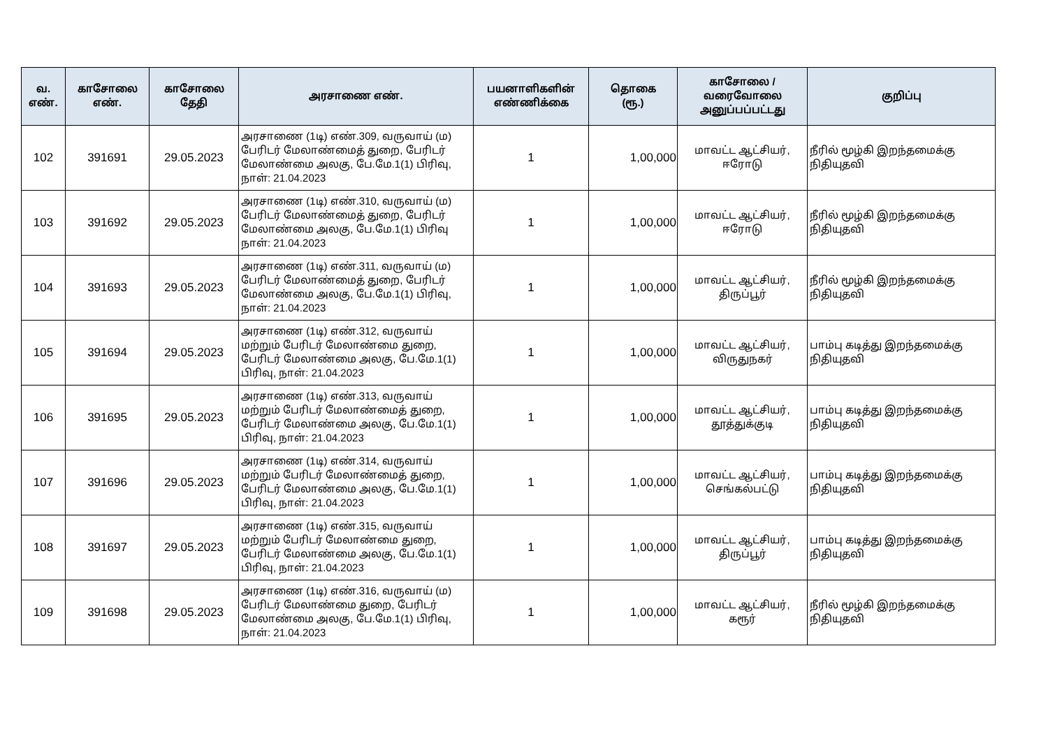| வ. எண். | காசோலை எண். | காசோலை தேதி | அரசாணை எண். | பயனாளிகளின் எண்ணிக்கை | தொகை (ரூ.) | காசோலை / வரைவோலை அனுப்பப்பட்டது | குறிப்பு |
| --- | --- | --- | --- | --- | --- | --- | --- |
| 102 | 391691 | 29.05.2023 | அரசாணை (1டி) எண்.309, வருவாய் (ம) பேரிடர் மேலாண்மைத் துறை, பேரிடர் மேலாண்மை அலகு, பே.மே.1(1) பிரிவு, நாள்: 21.04.2023 | 1 | 1,00,000 | மாவட்ட ஆட்சியர், ஈரோடு | நீரில் மூழ்கி இறந்தமைக்கு நிதியுதவி |
| 103 | 391692 | 29.05.2023 | அரசாணை (1டி) எண்.310, வருவாய் (ம) பேரிடர் மேலாண்மைத் துறை, பேரிடர் மேலாண்மை அலகு, பே.மே.1(1) பிரிவு நாள்: 21.04.2023 | 1 | 1,00,000 | மாவட்ட ஆட்சியர், ஈரோடு | நீரில் மூழ்கி இறந்தமைக்கு நிதியுதவி |
| 104 | 391693 | 29.05.2023 | அரசாணை (1டி) எண்.311, வருவாய் (ம) பேரிடர் மேலாண்மைத் துறை, பேரிடர் மேலாண்மை அலகு, பே.மே.1(1) பிரிவு, நாள்: 21.04.2023 | 1 | 1,00,000 | மாவட்ட ஆட்சியர், திருப்பூர் | நீரில் மூழ்கி இறந்தமைக்கு நிதியுதவி |
| 105 | 391694 | 29.05.2023 | அரசாணை (1டி) எண்.312, வருவாய் மற்றும் பேரிடர் மேலாண்மை துறை, பேரிடர் மேலாண்மை அலகு, பே.மே.1(1) பிரிவு, நாள்: 21.04.2023 | 1 | 1,00,000 | மாவட்ட ஆட்சியர், விருதுநகர் | பாம்பு கடித்து இறந்தமைக்கு நிதியுதவி |
| 106 | 391695 | 29.05.2023 | அரசாணை (1டி) எண்.313, வருவாய் மற்றும் பேரிடர் மேலாண்மைத் துறை, பேரிடர் மேலாண்மை அலகு, பே.மே.1(1) பிரிவு, நாள்: 21.04.2023 | 1 | 1,00,000 | மாவட்ட ஆட்சியர், தூத்துக்குடி | பாம்பு கடித்து இறந்தமைக்கு நிதியுதவி |
| 107 | 391696 | 29.05.2023 | அரசாணை (1டி) எண்.314, வருவாய் மற்றும் பேரிடர் மேலாண்மைத் துறை, பேரிடர் மேலாண்மை அலகு, பே.மே.1(1) பிரிவு, நாள்: 21.04.2023 | 1 | 1,00,000 | மாவட்ட ஆட்சியர், செங்கல்பட்டு | பாம்பு கடித்து இறந்தமைக்கு நிதியுதவி |
| 108 | 391697 | 29.05.2023 | அரசாணை (1டி) எண்.315, வருவாய் மற்றும் பேரிடர் மேலாண்மை துறை, பேரிடர் மேலாண்மை அலகு, பே.மே.1(1) பிரிவு, நாள்: 21.04.2023 | 1 | 1,00,000 | மாவட்ட ஆட்சியர், திருப்பூர் | பாம்பு கடித்து இறந்தமைக்கு நிதியுதவி |
| 109 | 391698 | 29.05.2023 | அரசாணை (1டி) எண்.316, வருவாய் (ம) பேரிடர் மேலாண்மை துறை, பேரிடர் மேலாண்மை அலகு, பே.மே.1(1) பிரிவு, நாள்: 21.04.2023 | 1 | 1,00,000 | மாவட்ட ஆட்சியர், கரூர் | நீரில் மூழ்கி இறந்தமைக்கு நிதியுதவி |